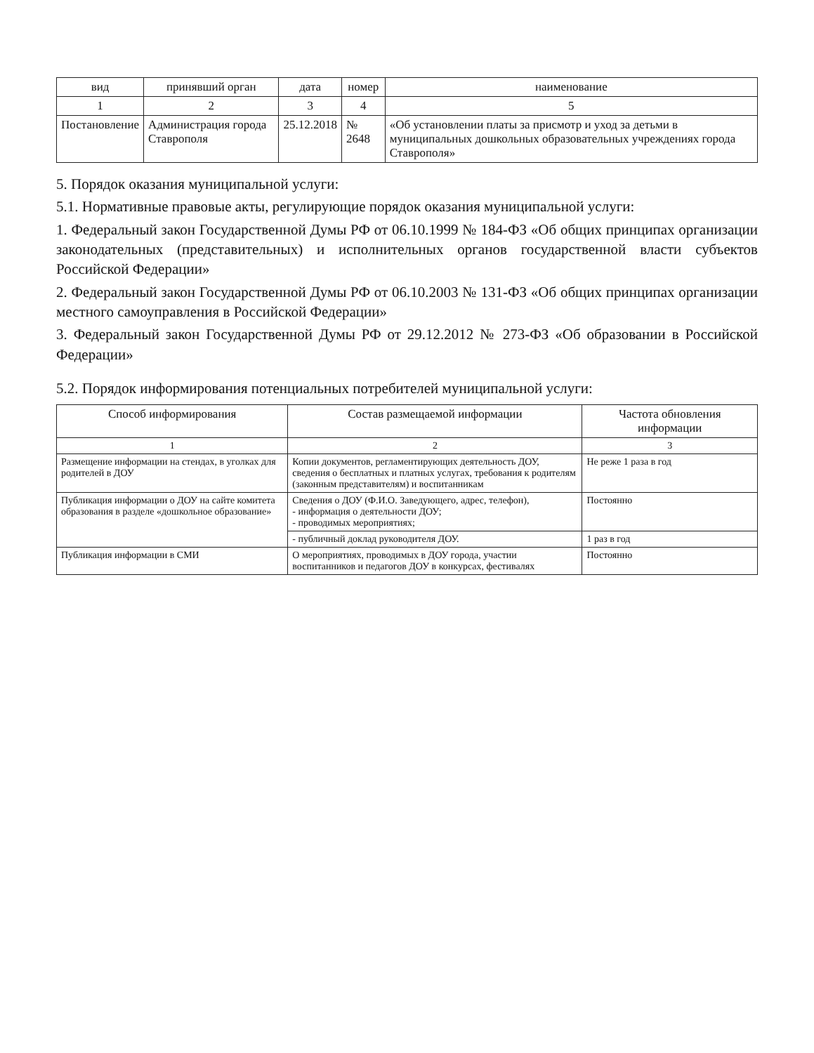| вид | принявший орган | дата | номер | наименование |
| --- | --- | --- | --- | --- |
| 1 | 2 | 3 | 4 | 5 |
| Постановление | Администрация города Ставрополя | 25.12.2018 | № 2648 | «Об установлении платы за присмотр и уход за детьми в муниципальных дошкольных образовательных учреждениях города Ставрополя» |
5. Порядок оказания муниципальной услуги:
5.1. Нормативные правовые акты, регулирующие порядок оказания муниципальной услуги:
1. Федеральный закон Государственной Думы РФ от 06.10.1999 № 184-ФЗ «Об общих принципах организации законодательных (представительных) и исполнительных органов государственной власти субъектов Российской Федерации»
2. Федеральный закон Государственной Думы РФ от 06.10.2003 № 131-ФЗ «Об общих принципах организации местного самоуправления в Российской Федерации»
3. Федеральный закон Государственной Думы РФ от 29.12.2012 № 273-ФЗ «Об образовании в Российской Федерации»
5.2. Порядок информирования потенциальных потребителей муниципальной услуги:
| Способ информирования | Состав размещаемой информации | Частота обновления информации |
| --- | --- | --- |
| 1 | 2 | 3 |
| Размещение информации на стендах, в уголках для родителей в ДОУ | Копии документов, регламентирующих деятельность ДОУ, сведения о бесплатных и платных услугах, требования к родителям (законным представителям) и воспитанникам | Не реже 1 раза в год |
| Публикация информации о ДОУ на сайте комитета образования в разделе «дошкольное образование» | Сведения о ДОУ (Ф.И.О. Заведующего, адрес, телефон), - информация о деятельности ДОУ; - проводимых мероприятиях; | Постоянно |
| | - публичный доклад руководителя ДОУ. | 1 раз в год |
| Публикация информации в СМИ | О мероприятиях, проводимых в ДОУ города, участии воспитанников и педагогов ДОУ в конкурсах, фестивалях | Постоянно |